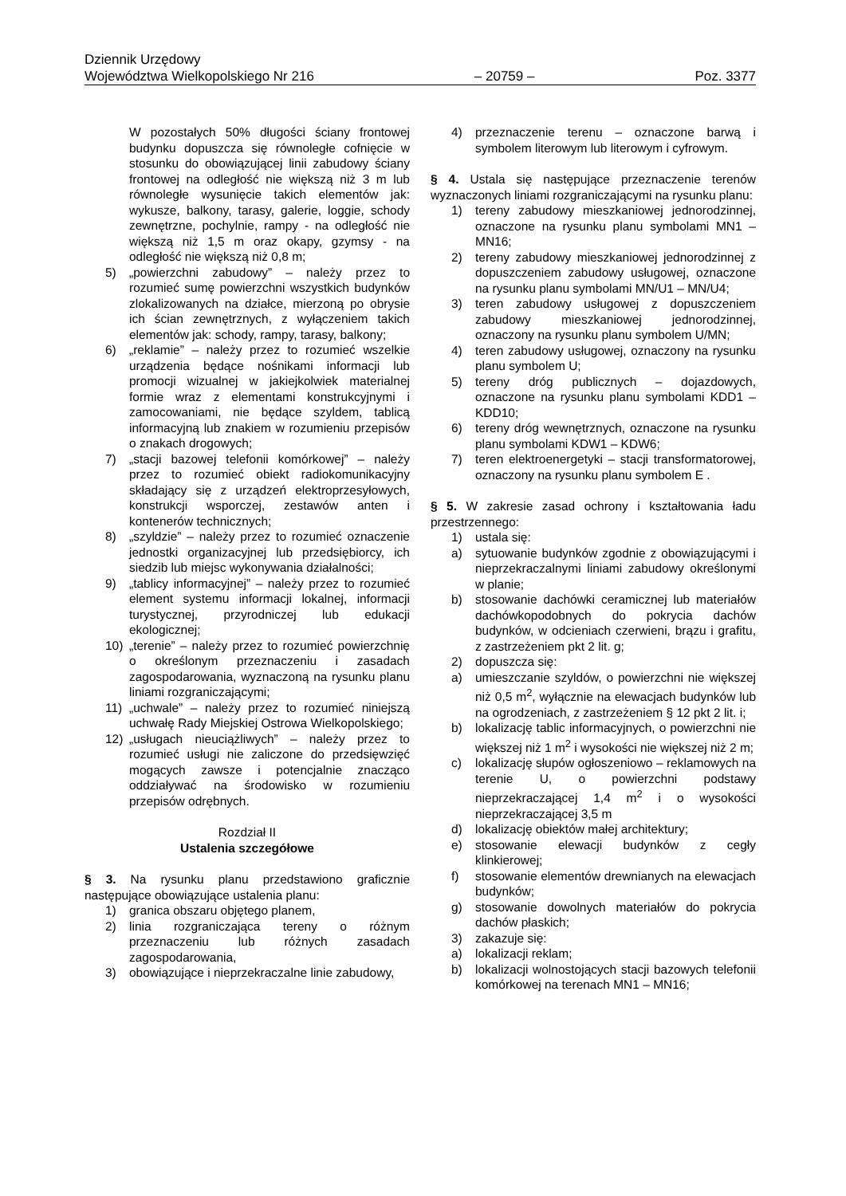Dziennik Urzędowy
Województwa Wielkopolskiego Nr 216 – 20759 – Poz. 3377
W pozostałych 50% długości ściany frontowej budynku dopuszcza się równoległe cofnięcie w stosunku do obowiązującej linii zabudowy ściany frontowej na odległość nie większą niż 3 m lub równoległe wysunięcie takich elementów jak: wykusze, balkony, tarasy, galerie, loggie, schody zewnętrzne, pochylnie, rampy - na odległość nie większą niż 1,5 m oraz okapy, gzymsy - na odległość nie większą niż 0,8 m;
5) „powierzchni zabudowy” – należy przez to rozumieć sumę powierzchni wszystkich budynków zlokalizowanych na działce, mierzoną po obrysie ich ścian zewnętrznych, z wyłączeniem takich elementów jak: schody, rampy, tarasy, balkony;
6) „reklamie” – należy przez to rozumieć wszelkie urządzenia będące nośnikami informacji lub promocji wizualnej w jakiejkolwiek materialnej formie wraz z elementami konstrukcyjnymi i zamocowaniami, nie będące szyldem, tablicą informacyjną lub znakiem w rozumieniu przepisów o znakach drogowych;
7) „stacji bazowej telefonii komórkowej” – należy przez to rozumieć obiekt radiokomunikacyjny składający się z urządzeń elektroprzesyłowych, konstrukcji wsporczej, zestawów anten i kontenerów technicznych;
8) „szyldzie” – należy przez to rozumieć oznaczenie jednostki organizacyjnej lub przedsiębiorcy, ich siedzib lub miejsc wykonywania działalności;
9) „tablicy informacyjnej” – należy przez to rozumieć element systemu informacji lokalnej, informacji turystycznej, przyrodniczej lub edukacji ekologicznej;
10) „terenie” – należy przez to rozumieć powierzchnię o określonym przeznaczeniu i zasadach zagospodarowania, wyznaczoną na rysunku planu liniami rozgraniczającymi;
11) „uchwale” – należy przez to rozumieć niniejszą uchwałę Rady Miejskiej Ostrowa Wielkopolskiego;
12) „usługach nieuciążliwych” – należy przez to rozumieć usługi nie zaliczone do przedsięwzięć mogących zawsze i potencjalnie znacząco oddziaływać na środowisko w rozumieniu przepisów odrębnych.
Rozdział II
Ustalenia szczegółowe
§ 3. Na rysunku planu przedstawiono graficznie następujące obowiązujące ustalenia planu:
1) granica obszaru objętego planem,
2) linia rozgraniczająca tereny o różnym przeznaczeniu lub różnych zasadach zagospodarowania,
3) obowiązujące i nieprzekraczalne linie zabudowy,
4) przeznaczenie terenu – oznaczone barwą i symbolem literowym lub literowym i cyfrowym.
§ 4. Ustala się następujące przeznaczenie terenów wyznaczonych liniami rozgraniczającymi na rysunku planu:
1) tereny zabudowy mieszkaniowej jednorodzinnej, oznaczone na rysunku planu symbolami MN1 – MN16;
2) tereny zabudowy mieszkaniowej jednorodzinnej z dopuszczeniem zabudowy usługowej, oznaczone na rysunku planu symbolami MN/U1 – MN/U4;
3) teren zabudowy usługowej z dopuszczeniem zabudowy mieszkaniowej jednorodzinnej, oznaczony na rysunku planu symbolem U/MN;
4) teren zabudowy usługowej, oznaczony na rysunku planu symbolem U;
5) tereny dróg publicznych – dojazdowych, oznaczone na rysunku planu symbolami KDD1 – KDD10;
6) tereny dróg wewnętrznych, oznaczone na rysunku planu symbolami KDW1 – KDW6;
7) teren elektroenergetyki – stacji transformatorowej, oznaczony na rysunku planu symbolem E .
§ 5. W zakresie zasad ochrony i kształtowania ładu przestrzennego:
1) ustala się:
a) sytuowanie budynków zgodnie z obowiązującymi i nieprzekraczalnymi liniami zabudowy określonymi w planie;
b) stosowanie dachówki ceramicznej lub materiałów dachówkopodobnych do pokrycia dachów budynków, w odcieniach czerwieni, brązu i grafitu, z zastrzeżeniem pkt 2 lit. g;
2) dopuszcza się:
a) umieszczanie szyldów, o powierzchni nie większej niż 0,5 m<sup>2</sup>, wyłącznie na elewacjach budynków lub na ogrodzeniach, z zastrzeżeniem § 12 pkt 2 lit. i;
b) lokalizację tablic informacyjnych, o powierzchni nie większej niż 1 m<sup>2</sup> i wysokości nie większej niż 2 m;
c) lokalizację słupów ogłoszeniowo – reklamowych na terenie U, o powierzchni podstawy nieprzekraczającej 1,4 m<sup>2</sup> i o wysokości nieprzekraczającej 3,5 m
d) lokalizację obiektów małej architektury;
e) stosowanie elewacji budynków z cegły klinkierowej;
f) stosowanie elementów drewnianych na elewacjach budynków;
g) stosowanie dowolnych materiałów do pokrycia dachów płaskich;
3) zakazuje się:
a) lokalizacji reklam;
b) lokalizacji wolnostojących stacji bazowych telefonii komórkowej na terenach MN1 – MN16;